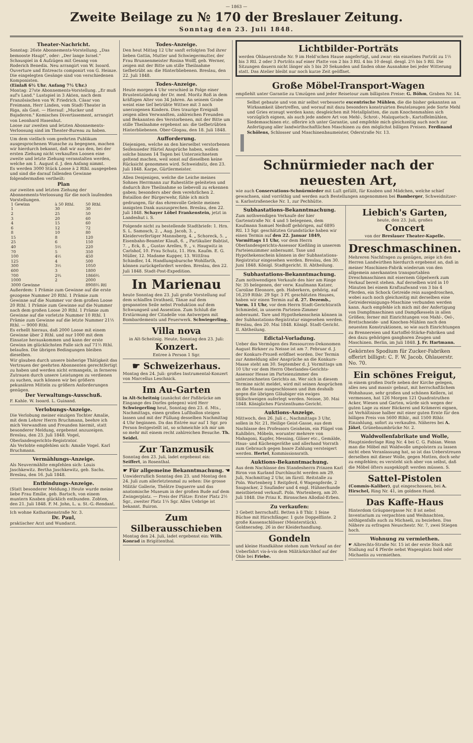— 1863 —
Zweite Beilage zu № 170 der Breslauer Zeitung.
Sonntag den 23. Juli 1848.
Theater-Nachricht.
Sonntag: 26ste Abonnements-Vorstellung. „Das bemooste Haupt", oder: „Der lange Israel." Schauspiel in 4 Aufzügen mit Gesang von Roderich Benedix. Neu arrangirt von W. Isoard. Ouverture und Entreacts componirt von G. Heinze. Die eingelegten Gesänge sind von verschiedenen Komponisten.
(Einlaß 6½ Uhr. Anfang 7½ Uhr.)
Montag: 27ste Abonnements-Vorstellung. „Er muß auf's Land." Lustspiel in 3 Akten, nach dem Französischen von W. Friedrich. Cäsar von Freimann, Herr Linden, vom Stadt-Theater in Riga, als Gast. — Hierauf: „Mucker und Bajaderen." Komisches Divertissement, arrangirt von Leonhard Hasenhut.
Loose zur zweiten und letzten Abonnements-Verloosung sind im Theater-Bureau zu haben.
Um dem vielfach vom geehrten Publikum ausgesprochenen Wunsche zu begegnen, machen wir hierdurch bekannt, daß wir aus den, bei der ersten Ziehung nicht verkauften Loosen eine zweite und letzte Ziehung veranstalten werden, welche am 1. August d. J. den Anfang nimmt.
Es werden 3000 Stück Loose à 2 Rthl. ausgegeben und sind die darauf fallenden Gewinne folgendermaßen vertheilt:
Plan
zur zweiten und letzten Ziehung der Abonnements-Verloosung für die noch laufenden Vorstellungen.
| 1 Gewinn | à 50 Rthl. | 50 Rthl. |
| 1 | 30 | 30 |
| 2 | 25 | 50 |
| 3 | 20 | 60 |
| 4 | 15 | 60 |
| 6 | 12 | 72 |
| 8 | 10 | 80 |
| 15 | 8 | 120 |
| 25 | 6 | 150 |
| 40 | 5½ | 220 |
| 70 | 5 | 350 |
| 100 | 4½ | 450 |
| 125 | 4 | 500 |
| 300 | 3½ | 1050 |
| 600 | 3 | 1800 |
| 700 | 2⅔ | 1866⅔ |
| 1000 | 2 | 2000 |
| 3000 Gewinne | | 8908⅔ Rtl |
Außerdem: 1 Prämie zum Gewinne auf die erste gezogene Nummer 20 Rthl. 1 Prämie zum Gewinne auf die Nummer vor dem großen Loose 20 Rthl. 1 Prämie zum Gewinne auf die Nummer nach dem großen Loose 20 Rthl. 1 Prämie zum Gewinne auf die vorletzte Nummer 10 Rthl. 1 Prämie zum Gewinne auf die letzte Nummer 21⅓ Rthl. — 9000 Rthl.
Es erhellt hieraus, daß 2000 Loose mit einem Gewinne über 2 Rthl. und nur 1000 mit dem Einsatze herauskommen und kann der erste Gewinn im glücklichsten Falle sich auf 71⅓ Rthl. belaufen. Die übrigen Bedingungen bleiben dieselben.
Wir glauben durch unsere bisherige Thätigkeit das Vertrauen der geehrten Abonnenten gerechtfertigt zu haben und werden nicht ermangeln, in ferneres Zutrauen durch unsere Leistungen zu verdienen zu suchen, auch können wir bei größern pekuniären Mitteln zu größern Anforderungen genügen.
Der Verwaltungs-Ausschuß.
F. Kahle. W. Isoard. L. Guinand.
Verlobungs-Anzeige.
Die Verlobung meiner einzigen Tochter Amalie, mit dem Lehrer Herrn Bruchmann, beehre ich mich Verwandten und Freunden hiermit, statt besonderer Meldung, ergebenst anzuzeigen. Breslau, den 23. Juli 1848. Vogel, Oberlandesgerichts-Registrator.
Als Verlobte empfehlen sich: Amalie Vogel. Karl Bruchmann.
Vermählungs-Anzeige.
Als Neuvermählte empfehlen sich: Louis Jaschkewitz. Bertha Jaschkewitz, geb. Sachs. Breslau, den 16. Juli 1848.
Entbindungs-Anzeige.
(Statt besonderer Meldung.) Heute wurde meine liebe Frau Emilie, geb. Bartsch, von einem muntern Knaben glücklich entbunden. Zobten, den 21. Juli 1848. F. M. John, L. u. St.-G.-Rendant.
Ich wohne Katharinenstraße Nr. 3.
Dr. Paul,
praktischer Arzt und Wundarzt.
Todes-Anzeige.
Den heut Mittag 12 Uhr sanft erfolgten Tod ihrer lieben Gattin, Mutter und Schwiegermutter, der Frau Brunnenmeister Rosina Wolff, geb. Werner, zeigen mit der Bitte um stille Theilnahme tiefbetrübt an: die Hinterbliebenen. Breslau, den 22. Juli 1848.
Todes-Anzeige.
Heute morgen 4 Uhr verschied in Folge einer Brustentzündung der Dr. med. Moritz Roß in dem kräftigen Alter von 34 Jahren. An seinem Grabe weint eine tief betrübte Wittwe mit 3 noch unerzogenen Kindern. Dies traurige Ereigniß zeigen allen Verwandten, zahlreichen Freunden und Bekannten des Verstorbenen, mit der Bitte um stille Theilnahme ergebenst an: die tiefbetrübten Hinterbliebenen. Ober-Glogau, den 18. Juli 1848.
Aufforderung.
Diejenigen, welche an den hierselbst verstorbenen Seifensieder Härtel Ansprüche haben, wollen solche binnen 14 Tagen bei Unterzeichnetem geltend machen, weil sonst auf dieselben keine Rücksicht genommen wird. Schweidnitz, den 23. Juli 1848. Karpe, Gürtlermeister.
Allen Denjenigen, welche die Leiche meines Sohnes Herrmann zur Ruhestätte geleiteten und dadurch ihre Theilnahme so liebevoll zu erkennen gaben; besonders aber dem verehrlichen 2. Bataillon der Bürgerwehr, fühle ich mich gedrungen, für das ehrenvolle Geleite meinen innigsten Dank auszusprechen. Breslau, den 22. Juli 1848. Schayer Löbel Frankenstein, jetzt in Landeshut i. S.
Folgende nicht zu bestellende Stadtbriefe: 1. Hrn. S. L. Samosch, 2. „ Aug. Jacob, 3. „ Kleiderverfertiger Mannsberg, 4. „ Schoreck, 5. „ Eisenbahn-Beamter Klauß, 6. „ Partikulier Babtist, 7. „ Eck, 8. „ Gustav Arelles, 9. „ v. Haugwitz in Carlshof, 10. Frau Schutz, 11. Hrn. Kaufm. E. G. Müller, 12. Madame Kupper, 13. Wittfrau Schindler, 14. Handlungsbursche Wohlfarth, können zurückgefordert werden. Breslau, den 22. Juli 1848. Stadt-Post-Expedition.
In Marienau
heute Sonntag den 23. Juli große Vorstellung auf dem schlaffen Drathseil, Tänze auf dem gespannten Seile nebst Produktion auf dem Schwungseil und Assention. Zum Schluß die Erstürmung der Citadelle von Antwerpen mit Bombardements und Feuerwerk. Schwiegerling.
Villa nova
in Alt-Scheitnig. Heute, Sonntag den 23. Juli:
Konzert.
Entree à Person 1 Sgr.
☛ Schweizerhaus.
Montag den 24. Juli: großes Instrumental-Konzert von Marcellus Leschnick.
Im Au-Garten
in Alt-Scheitnig (zunächst der Paßbrücke am Eingange des Dorfes gelegen) wird Herr Schwiegerling heut, Sonntag den 23. d. Mts., Nachmittags, einen großen Luftballon steigen lassen und mit der Füllung desselben Nachmittag 4 Uhr beginnen. Da das Entrée nur auf 1 Sgr. pro Person festgestellt ist, so schmeichle ich mir um so mehr mit einem recht zahlreichen Besuche. Th. Seidel.
Zur Tanzmusik
Sonntag den 23. Juli, ladet ergebenst ein: Seiffert, in Rosenthal.
☛ Für allgemeine Bekanntmachung. ☚
Unwiderruflich Sonntag den 23. und Montag den 24. Juli zum allerletztenmal zu sehen: Die grosse Militär Gallerie, Théâtre Daguerre und das anatomische Museum in der großen Bude auf dem Zwingerplatz. — Preis der Plätze: Erster Platz 2½ Sgr., zweiter Platz 1¼ Sgr. Alles Uebrige ist bekannt. Buiron.
Zum Silberausschieben
Montag den 24. Juli, ladet ergebenst ein: Wilh. Konrad in Brigittenthal.
Lichtbilder-Porträts
werden Ohlauerstraße Nr. 9 im Held'schen Hause angefertigt, und zwar: ein einzelnes Porträt zu 1½ bis 3 Rtl. 2 oder 3 Porträts auf einer Platte von 2 bis 3 Rtl. 4 bis 10 desgl. desgl. 2½ bis 5 Rtl. Die Sitzungen dauern nicht länger als 5 bis 20 Sekunden und finden ohne Ausnahme bei jeder Witterung statt. Das Atelier bleibt nur noch kurze Zeit geöffnet.
Große Möbel-Transport-Wagen
empfiehlt unter Garantie zu Umzügen und jeder Reisetour zum billigsten Preise: G. Böhm, Graben Nr. 14.
Selbst gebaute und von mir selbst verbesserte excentrische Mühlen, die die bisher gekannten an Wirksamkeit übertreffen, und worauf mit dazu besonders konstruirten Beutelzeugen jede Sorte Mehl und Gries erzeugt werden kann; desgleichen mit Metallplatten, die zum Knochenmahlen sich vorzüglich eignen, als auch jede andere Art von Mehl-, Schrot-, Malzquetsch-, Kartoffelmühlen, Siedemaschinen etc. offerire ich unter Garantie, und empfehle mich gleichzeitig auch noch zur Anfertigung aller landwirthschaftlichen Maschinen zu den möglichst billigen Preisen. Ferdinand Schölens, Schlosser und Maschinenbaumeister, Oderstraße Nr. 13.
Schnürmieder nach der neuesten Art,
wie auch Conservations-Schnürmieder mit Luft gefüllt, für Knaben und Mädchen, welche schief gewachsen, sind vorräthig und werden auch Bestellungen angenommen bei Bamberger, Schweidnitzer- u. Karlsstraßenecke Nr. 1, zur Pechhütte.
Subhastations-Bekanntmachung.
Zum nothwendigen Verkaufe der hier Gartenstraße Nr. 4 und 5 belegenen, dem Kaufmann Samuel Neihoff gehörigen, auf 6895 Rtl. 13 Sgr. geschätzten Grundstücke haben wir einen Termin auf den 22. Januar 1849, Vormittags 11 Uhr, vor dem Herrn Oberlandesgerichts-Assessor Kießling in unserem Parteienzimmer anberaumt. Taxe und Hypothekenschein können in der Subhastations-Registratur eingesehen werden. Breslau, den 30. Juni 1848. Königl. Stadtgericht. II. Abtheilung.
Subhastations-Bekanntmachung.
Zum nothwendigen Verkaufe des hier am Ringe Nr. 35 belegenen, der verw. Kaufmann Katzer, Caroline Eleonore, geb. Haberkern, gehörig, auf 16,259 Rthlr. 29 Sgr. 3 Pf. geschätzten Hauses, haben wir einen Termin auf d. 27. Dezemb., Vorm. 11 Uhr, vor dem Herrn Stadt-Gerichtsrath Schmiedel, in unserm Parteien-Zimmer anberaumt. Tare und Hypothekenschein können in der Subhastations-Registratur eingesehen werden. Breslau, den 20. Mai 1848. Königl. Stadt-Gericht. II. Abtheilung.
Edictal-Vorladung.
Ueber das Vermögen des Ressourcen-Dekonomen August Birkner zu Neisse ist am 7. Februar d. J. der Konkurs-Prozeß eröffnet worden. Der Termin zur Anmeldung aller Ansprüche an die Konkurs-Masse steht am 30. September d. J. Vormittags um 10 Uhr vor dem Herrn Oberlandes-Gerichts-Assessor Hesse im Parteienzimmer des unterzeichneten Gerichts an. Wer sich in diesem Termine nicht meldet, wird mit seinen Ansprüchen an die Masse ausgeschlossen und ihm deshalb gegen die übrigen Gläubiger ein ewiges Stillschweigen auferlegt werden. Neisse, 30. Mai 1848. Königliches Fürstenthums-Gericht.
Auktions-Anzeige.
Mittwoch, den 26. Juli c., Nachmittags 3 Uhr, sollen in Nr. 21, Heilige Geist-Gasse, aus dem Nachlasse des Professors Geisheim, ein Flügel von Kuhlbörs, Möbeln, worunter mehrere von Mahagoni, Kupfer, Messing, Gläser etc., Gemälde, Haus- und Küchengeräthe und allerhand Vorrath zum Gebrauch gegen baare Zahlung versteigert werden. Hertel, Kommissionsrath.
Auktions-Bekanntmachung.
Aus dem Nachlasse des Standesherrn Prinzen Karl Biron von Kurland Durchlaucht werden am 29. Juli, Nachmittag 2 Uhr, im fürstl. Reitstalle zu Poln. Wartenberg 1 Reitpferd, 6 Wagenpferde, 2 Saupacker, 2 Saufinder und 4 engl. Hühnerhunde meistbietend verkauft. Poln. Wartenberg, am 20. Juli 1848. Die Prinz K. Bironschen Allodial-Erben.
Zu verkaufen:
3 Gebett herrschaftl. Betten à 8 Thlr. 1 feine Büchse mit Hirschfänger. 1 gute Doppelflinte. 2 große Kassenschlösser (Meisterstück). Goldneradeg. 26 in der Kleiderhandlung.
Gondeln
und kleine Handkähne stehen zum Verkauf an der Ueberfahrt vis-à-vis dem Militärkirchhof auf der Ohle bei Friebe.
Liebich's Garten,
heute, den 23. Juli, großes
Concert
von der Breslauer Theater-Kapelle.
Dreschmaschinen.
Mehreren Nachfragen zu genügen, zeige ich den Herren Landwirthen hierdurch ergebenst an, daß in meiner Maschinen-Fabrik wiederum von den allgemein anerkannten transportablen Dreschmaschinen mit eisernem Göpelwerk zum Verkauf bereit stehen. Auf derselben wird in 10 Minuten bei einem Kraftaufwand von 3 bis 4 Pferden, ein Schock Getreide rein ausgedroschen, wobei auch noch gleichzeitig mit derselben eine Getreidereinigungs-Maschine verbunden werden kann. Auch empfehle ich mich mit der Anfertigung von Dampfmaschinen und Dampfkesseln in allen Größen; ferner mit Einrichtungen von Mahl-, Oel-, Brettschneide- und Knochen-Mühlen nach den neuesten Konstruktionen, so wie auch Einrichtungen zu Brennereien und Kartoffel-Stärke-Fabriken und den dazu gehörigen gangbaren Zeugen und Maschinen. Berlin, im Juli 1848. J. Fr. Hartmann.
Gekörntes Spodium für Zucker-Fabriken offerirt billigst: C. F. W. Jacob, Ohlauerstr. No. 70.
Ein schönes Freigut,
in einem großen Dorfe neben der Kirche gelegen, alles neu und massiv gebaut, mit herrschaftlichem Wohnhause, sehr großen und schönen Kellern, ist vermessen, hat 126 Morgen 121 Quadratruthen Acker, Wiesen und Garten, würde sich wegen der guten Lage zu einer Bäckerei und Krämerei eignen, ist Verhältnisse halber mit einer guten Ernte für den billigen Preis von 5600 Rthlr., mit 1500 Rthlr. Einzahlung, sofort zu verkaufen. Näheres bei A. Jäkel, Grünebaumbrücke Nr. 2.
Waldwollenfabrikate und Wolle,
Hauptniederlage Ring Nr. 4 bei C. G. Fabian. Wenn man die Möbel mit Waldwolle umpolstern zu lassen nicht eben Veranlassung hat, so ist das Ueberstreuen derselben mit dieser Wolle, gegen Motten, doch sehr zu empfehlen; es versteht sich aber von selbst, daß die Möbel öfters ausgeklopft werden müssen. S.
Sattel-Pistolen
(Commis-Kaliber), gut eingeschossen, bei A. Hirschel, Ring Nr. 41, im goldnen Hund.
Das Kaffe-Haus
Hinterdom Gräupnergasse Nr. 8 ist nebst Inventarium zu verpachten und Weihnachten, nöthigenfalls auch zu Michaeli, zu beziehen. Das Nähere zu erfragen Neuschestr. Nr. 7, zwei Stiegen hoch.
Wohnung zu vermiethen.
☛ Albrechts-Straße Nr. 15 ist der erste Stock mit Stallung auf 4 Pferde nebst Wagenplatz bald oder Michaelis zu vermiethen.